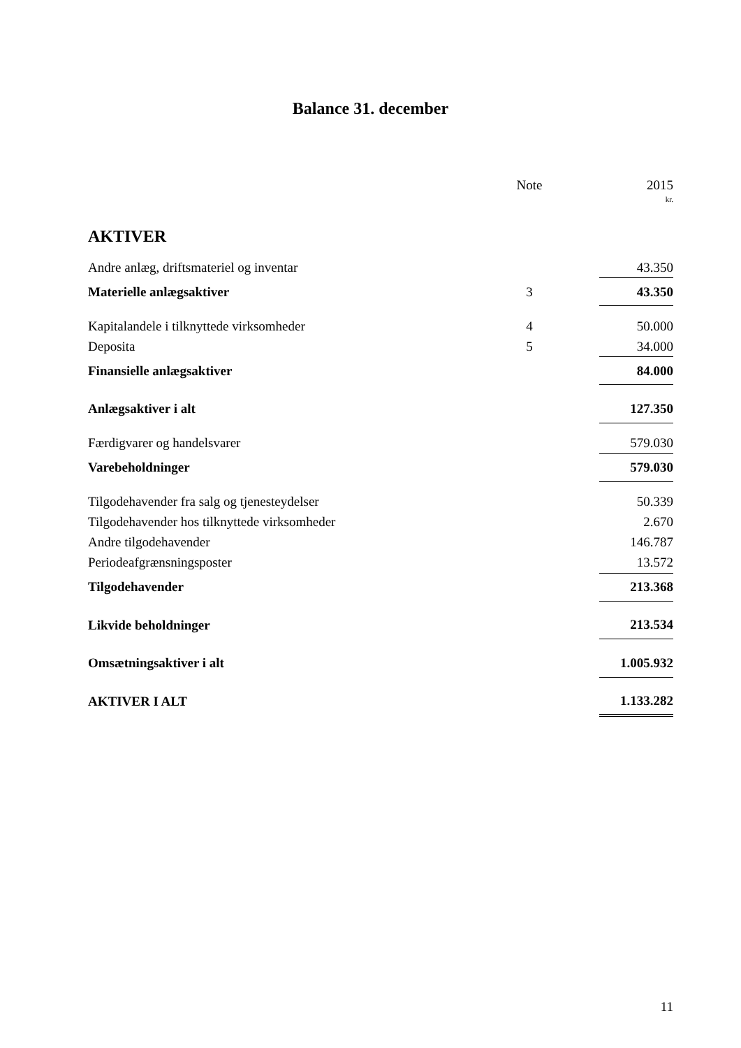Balance 31. december
| | Note | | 2015 |
| --- | --- | --- | --- |
| | | | kr. |
| AKTIVER | | | |
| Andre anlæg, driftsmateriel og inventar | | | 43.350 |
| Materielle anlægsaktiver | 3 | | 43.350 |
| Kapitalandele i tilknyttede virksomheder | 4 | | 50.000 |
| Deposita | 5 | | 34.000 |
| Finansielle anlægsaktiver | | | 84.000 |
| Anlægsaktiver i alt | | | 127.350 |
| Færdigvarer og handelsvarer | | | 579.030 |
| Varebeholdninger | | | 579.030 |
| Tilgodehavender fra salg og tjenesteydelser | | | 50.339 |
| Tilgodehavender hos tilknyttede virksomheder | | | 2.670 |
| Andre tilgodehavender | | | 146.787 |
| Periodeafgrænsningsposter | | | 13.572 |
| Tilgodehavender | | | 213.368 |
| Likvide beholdninger | | | 213.534 |
| Omsætningsaktiver i alt | | | 1.005.932 |
| AKTIVER I ALT | | | 1.133.282 |
11